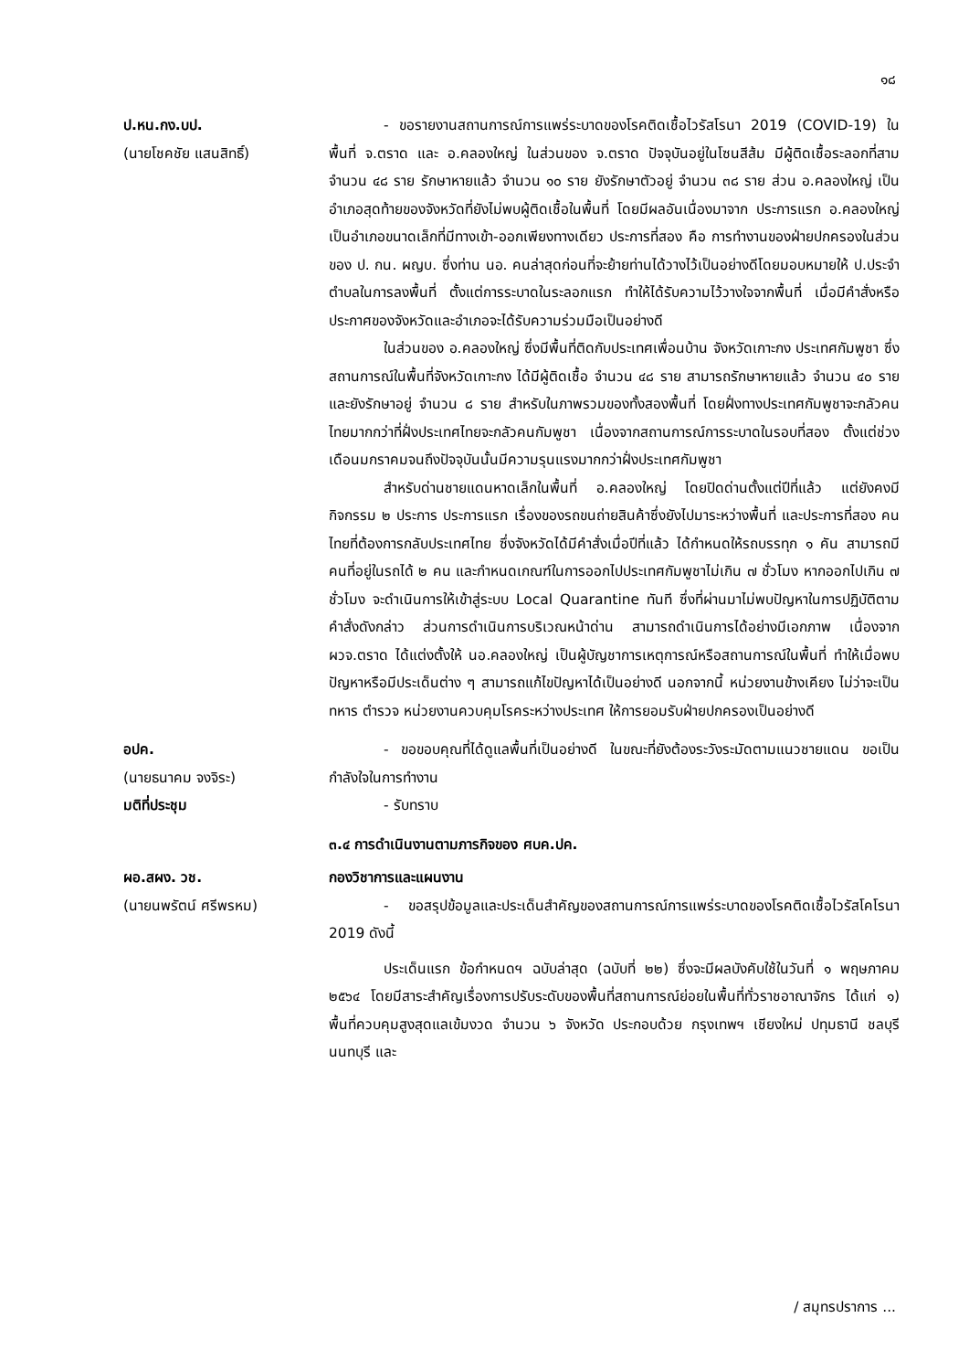๑๘
ป.หน.กง.บป.
(นายโชคชัย แสนสิทธิ์)
- ขอรายงานสถานการณ์การแพร่ระบาดของโรคติดเชื้อไวรัสโรนา 2019 (COVID-19) ในพื้นที่ จ.ตราด และ อ.คลองใหญ่ ในส่วนของ จ.ตราด ปัจจุบันอยู่ในโซนสีส้ม มีผู้ติดเชื้อระลอกที่สาม จำนวน ๔๘ ราย รักษาหายแล้ว จำนวน ๑๐ ราย ยังรักษาตัวอยู่ จำนวน ๓๘ ราย ส่วน อ.คลองใหญ่ เป็นอำเภอสุดท้ายของจังหวัดที่ยังไม่พบผู้ติดเชื้อในพื้นที่ โดยมีผลอันเนื่องมาจาก ประการแรก อ.คลองใหญ่ เป็นอำเภอขนาดเล็กที่มีทางเข้า-ออกเพียงทางเดียว ประการที่สอง คือ การทำงานของฝ่ายปกครองในส่วนของ ป. กน. ผญบ. ซึ่งท่าน นอ. คนล่าสุดก่อนที่จะย้ายท่านได้วางไว้เป็นอย่างดีโดยมอบหมายให้ ป.ประจำตำบลในการลงพื้นที่ ตั้งแต่การระบาดในระลอกแรก ทำให้ได้รับความไว้วางใจจากพื้นที่ เมื่อมีคำสั่งหรือประกาศของจังหวัดและอำเภอจะได้รับความร่วมมือเป็นอย่างดี
ในส่วนของ อ.คลองใหญ่ ซึ่งมีพื้นที่ติดกับประเทศเพื่อนบ้าน จังหวัดเกาะกง ประเทศกัมพูชา ซึ่งสถานการณ์ในพื้นที่จังหวัดเกาะกง ได้มีผู้ติดเชื้อ จำนวน ๔๘ ราย สามารถรักษาหายแล้ว จำนวน ๔๐ ราย และยังรักษาอยู่ จำนวน ๘ ราย สำหรับในภาพรวมของทั้งสองพื้นที่ โดยฝั่งทางประเทศกัมพูชาจะกลัวคนไทยมากกว่าที่ฝั่งประเทศไทยจะกลัวคนกัมพูชา เนื่องจากสถานการณ์การระบาดในรอบที่สอง ตั้งแต่ช่วงเดือนมกราคมจนถึงปัจจุบันนั้นมีความรุนแรงมากกว่าฝั่งประเทศกัมพูชา
สำหรับด่านชายแดนหาดเล็กในพื้นที่ อ.คลองใหญ่ โดยปิดด่านตั้งแต่ปีที่แล้ว แต่ยังคงมีกิจกรรม ๒ ประการ ประการแรก เรื่องของรถขนถ่ายสินค้าซึ่งยังไปมาระหว่างพื้นที่ และประการที่สอง คนไทยที่ต้องการกลับประเทศไทย ซึ่งจังหวัดได้มีคำสั่งเมื่อปีที่แล้ว ได้กำหนดให้รถบรรทุก ๑ คัน สามารถมีคนที่อยู่ในรถได้ ๒ คน และกำหนดเกณฑ์ในการออกไปประเทศกัมพูชาไม่เกิน ๗ ชั่วโมง หากออกไปเกิน ๗ ชั่วโมง จะดำเนินการให้เข้าสู่ระบบ Local Quarantine ทันที ซึ่งที่ผ่านมาไม่พบปัญหาในการปฏิบัติตามคำสั่งดังกล่าว ส่วนการดำเนินการบริเวณหน้าด่าน สามารถดำเนินการได้อย่างมีเอกภาพ เนื่องจาก ผวจ.ตราด ได้แต่งตั้งให้ นอ.คลองใหญ่ เป็นผู้บัญชาการเหตุการณ์หรือสถานการณ์ในพื้นที่ ทำให้เมื่อพบปัญหาหรือมีประเด็นต่าง ๆ สามารถแก้ไขปัญหาได้เป็นอย่างดี นอกจากนี้ หน่วยงานข้างเคียง ไม่ว่าจะเป็น ทหาร ตำรวจ หน่วยงานควบคุมโรคระหว่างประเทศ ให้การยอมรับฝ่ายปกครองเป็นอย่างดี
อปค.
(นายธนาคม จงจิระ)
- ขอขอบคุณที่ได้ดูแลพื้นที่เป็นอย่างดี ในขณะที่ยังต้องระวังระมัดตามแนวชายแดน ขอเป็นกำลังใจในการทำงาน
มติที่ประชุม - รับทราบ
๓.๔ การดำเนินงานตามภารกิจของ ศบค.ปค.
ผอ.สผง. วช.
(นายนพรัตน์ ศรีพรหม)
กองวิชาการและแผนงาน
- ขอสรุปข้อมูลและประเด็นสำคัญของสถานการณ์การแพร่ระบาดของโรคติดเชื้อไวรัสโคโรนา 2019 ดังนี้
ประเด็นแรก ข้อกำหนดฯ ฉบับล่าสุด (ฉบับที่ ๒๒) ซึ่งจะมีผลบังคับใช้ในวันที่ ๑ พฤษภาคม ๒๕๖๔ โดยมีสาระสำคัญเรื่องการปรับระดับของพื้นที่สถานการณ์ย่อยในพื้นที่ทั่วราชอาณาจักร ได้แก่ ๑) พื้นที่ควบคุมสูงสุดแลเข้มงวด จำนวน ๖ จังหวัด ประกอบด้วย กรุงเทพฯ เชียงใหม่ ปทุมธานี ชลบุรี นนทบุรี และ
/ สมุทรปราการ ...